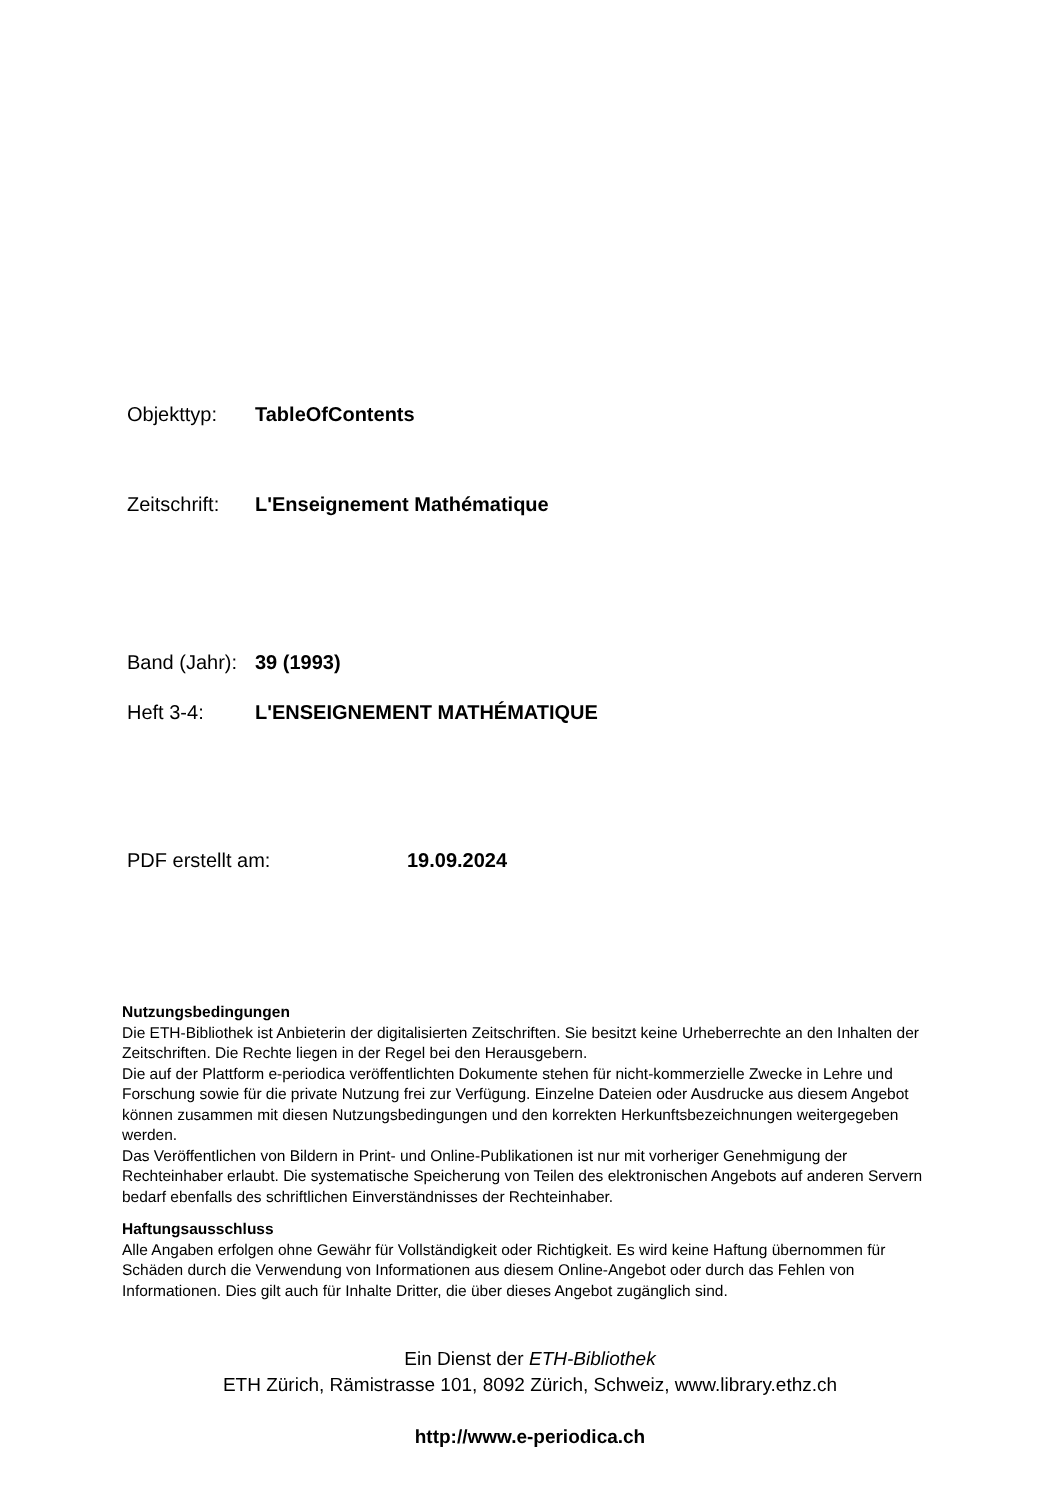Objekttyp: TableOfContents
Zeitschrift: L'Enseignement Mathématique
Band (Jahr): 39 (1993)
Heft 3-4: L'ENSEIGNEMENT MATHÉMATIQUE
PDF erstellt am: 19.09.2024
Nutzungsbedingungen
Die ETH-Bibliothek ist Anbieterin der digitalisierten Zeitschriften. Sie besitzt keine Urheberrechte an den Inhalten der Zeitschriften. Die Rechte liegen in der Regel bei den Herausgebern.
Die auf der Plattform e-periodica veröffentlichten Dokumente stehen für nicht-kommerzielle Zwecke in Lehre und Forschung sowie für die private Nutzung frei zur Verfügung. Einzelne Dateien oder Ausdrucke aus diesem Angebot können zusammen mit diesen Nutzungsbedingungen und den korrekten Herkunftsbezeichnungen weitergegeben werden.
Das Veröffentlichen von Bildern in Print- und Online-Publikationen ist nur mit vorheriger Genehmigung der Rechteinhaber erlaubt. Die systematische Speicherung von Teilen des elektronischen Angebots auf anderen Servern bedarf ebenfalls des schriftlichen Einverständnisses der Rechteinhaber.
Haftungsausschluss
Alle Angaben erfolgen ohne Gewähr für Vollständigkeit oder Richtigkeit. Es wird keine Haftung übernommen für Schäden durch die Verwendung von Informationen aus diesem Online-Angebot oder durch das Fehlen von Informationen. Dies gilt auch für Inhalte Dritter, die über dieses Angebot zugänglich sind.
Ein Dienst der ETH-Bibliothek
ETH Zürich, Rämistrasse 101, 8092 Zürich, Schweiz, www.library.ethz.ch
http://www.e-periodica.ch